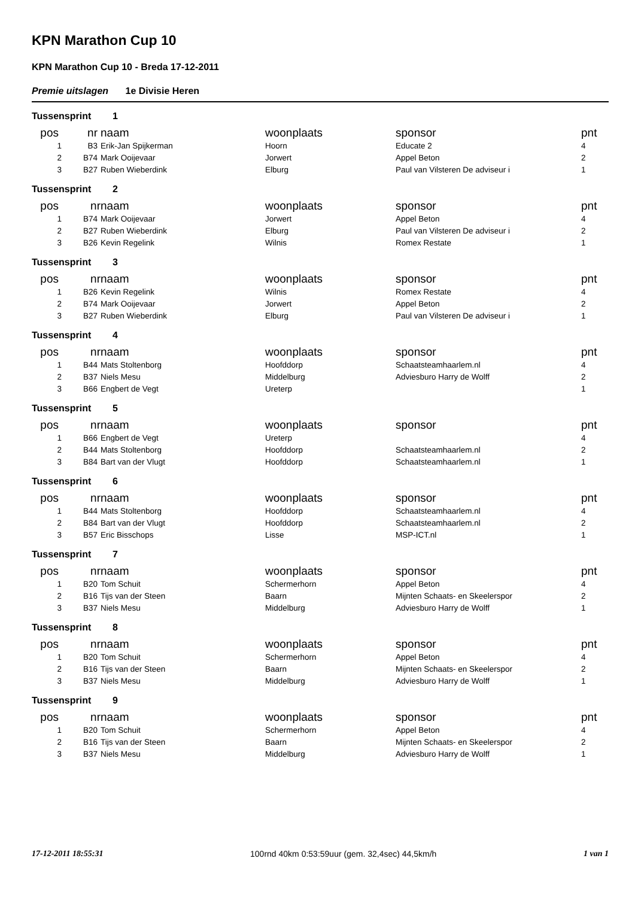KPN Marathon Cup 10
KPN Marathon Cup 10 - Breda 17-12-2011
Premie uitslagen 1e Divisie Heren
| Tussensprint | | 1 | | | |
| pos | nr | naam | woonplaats | sponsor | pnt |
| 1 | B3 | Erik-Jan Spijkerman | Hoorn | Educate 2 | 4 |
| 2 | B74 | Mark Ooijevaar | Jorwert | Appel Beton | 2 |
| 3 | B27 | Ruben Wieberdink | Elburg | Paul van Vilsteren De adviseur i | 1 |
| Tussensprint | | 2 | | | |
| pos | nr | naam | woonplaats | sponsor | pnt |
| 1 | B74 | Mark Ooijevaar | Jorwert | Appel Beton | 4 |
| 2 | B27 | Ruben Wieberdink | Elburg | Paul van Vilsteren De adviseur i | 2 |
| 3 | B26 | Kevin Regelink | Wilnis | Romex Restate | 1 |
| Tussensprint | | 3 | | | |
| pos | nr | naam | woonplaats | sponsor | pnt |
| 1 | B26 | Kevin Regelink | Wilnis | Romex Restate | 4 |
| 2 | B74 | Mark Ooijevaar | Jorwert | Appel Beton | 2 |
| 3 | B27 | Ruben Wieberdink | Elburg | Paul van Vilsteren De adviseur i | 1 |
| Tussensprint | | 4 | | | |
| pos | nr | naam | woonplaats | sponsor | pnt |
| 1 | B44 | Mats Stoltenborg | Hoofddorp | Schaatsteamhaarlem.nl | 4 |
| 2 | B37 | Niels Mesu | Middelburg | Adviesburo Harry de Wolff | 2 |
| 3 | B66 | Engbert de Vegt | Ureterp | | 1 |
| Tussensprint | | 5 | | | |
| pos | nr | naam | woonplaats | sponsor | pnt |
| 1 | B66 | Engbert de Vegt | Ureterp | | 4 |
| 2 | B44 | Mats Stoltenborg | Hoofddorp | Schaatsteamhaarlem.nl | 2 |
| 3 | B84 | Bart van der Vlugt | Hoofddorp | Schaatsteamhaarlem.nl | 1 |
| Tussensprint | | 6 | | | |
| pos | nr | naam | woonplaats | sponsor | pnt |
| 1 | B44 | Mats Stoltenborg | Hoofddorp | Schaatsteamhaarlem.nl | 4 |
| 2 | B84 | Bart van der Vlugt | Hoofddorp | Schaatsteamhaarlem.nl | 2 |
| 3 | B57 | Eric Bisschops | Lisse | MSP-ICT.nl | 1 |
| Tussensprint | | 7 | | | |
| pos | nr | naam | woonplaats | sponsor | pnt |
| 1 | B20 | Tom Schuit | Schermerhorn | Appel Beton | 4 |
| 2 | B16 | Tijs van der Steen | Baarn | Mijnten Schaats- en Skeelerspor | 2 |
| 3 | B37 | Niels Mesu | Middelburg | Adviesburo Harry de Wolff | 1 |
| Tussensprint | | 8 | | | |
| pos | nr | naam | woonplaats | sponsor | pnt |
| 1 | B20 | Tom Schuit | Schermerhorn | Appel Beton | 4 |
| 2 | B16 | Tijs van der Steen | Baarn | Mijnten Schaats- en Skeelerspor | 2 |
| 3 | B37 | Niels Mesu | Middelburg | Adviesburo Harry de Wolff | 1 |
| Tussensprint | | 9 | | | |
| pos | nr | naam | woonplaats | sponsor | pnt |
| 1 | B20 | Tom Schuit | Schermerhorn | Appel Beton | 4 |
| 2 | B16 | Tijs van der Steen | Baarn | Mijnten Schaats- en Skeelerspor | 2 |
| 3 | B37 | Niels Mesu | Middelburg | Adviesburo Harry de Wolff | 1 |
17-12-2011 18:55:31 100rnd 40km 0:53:59uur (gem. 32,4sec) 44,5km/h 1 van 1